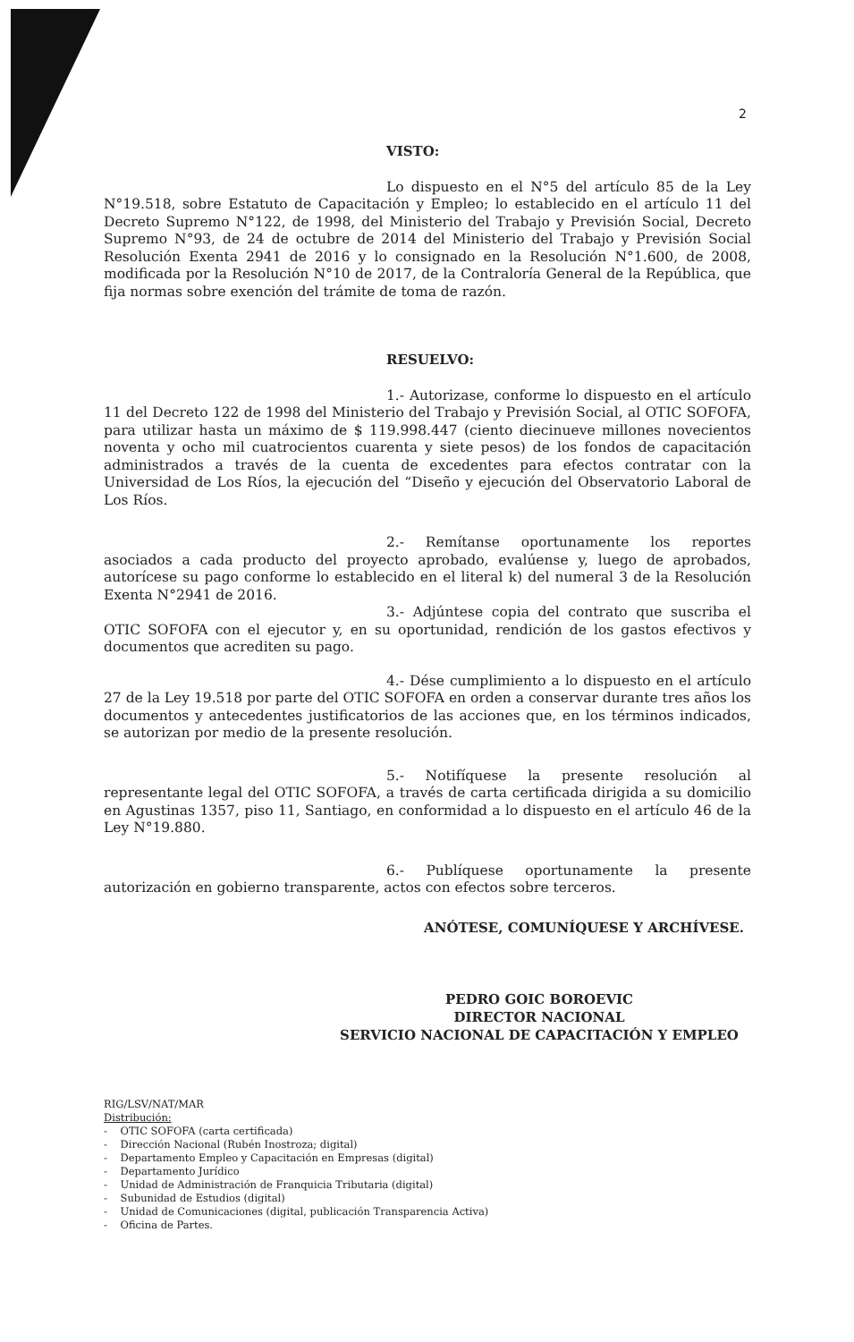2
VISTO:
Lo dispuesto en el N°5 del artículo 85 de la Ley N°19.518, sobre Estatuto de Capacitación y Empleo; lo establecido en el artículo 11 del Decreto Supremo N°122, de 1998, del Ministerio del Trabajo y Previsión Social, Decreto Supremo N°93, de 24 de octubre de 2014 del Ministerio del Trabajo y Previsión Social Resolución Exenta 2941 de 2016 y lo consignado en la Resolución N°1.600, de 2008, modificada por la Resolución N°10 de 2017, de la Contraloría General de la República, que fija normas sobre exención del trámite de toma de razón.
RESUELVO:
1.- Autorizase, conforme lo dispuesto en el artículo 11 del Decreto 122 de 1998 del Ministerio del Trabajo y Previsión Social, al OTIC SOFOFA, para utilizar hasta un máximo de $ 119.998.447 (ciento diecinueve millones novecientos noventa y ocho mil cuatrocientos cuarenta y siete pesos) de los fondos de capacitación administrados a través de la cuenta de excedentes para efectos contratar con la Universidad de Los Ríos, la ejecución del “Diseño y ejecución del Observatorio Laboral de Los Ríos.
2.- Remítanse oportunamente los reportes asociados a cada producto del proyecto aprobado, evalúense y, luego de aprobados, autorícese su pago conforme lo establecido en el literal k) del numeral 3 de la Resolución Exenta N°2941 de 2016.
3.- Adjúntese copia del contrato que suscriba el OTIC SOFOFA con el ejecutor y, en su oportunidad, rendición de los gastos efectivos y documentos que acrediten su pago.
4.- Dése cumplimiento a lo dispuesto en el artículo 27 de la Ley 19.518 por parte del OTIC SOFOFA en orden a conservar durante tres años los documentos y antecedentes justificatorios de las acciones que, en los términos indicados, se autorizan por medio de la presente resolución.
5.- Notifíquese la presente resolución al representante legal del OTIC SOFOFA, a través de carta certificada dirigida a su domicilio en Agustinas 1357, piso 11, Santiago, en conformidad a lo dispuesto en el artículo 46 de la Ley N°19.880.
6.- Publíquese oportunamente la presente autorización en gobierno transparente, actos con efectos sobre terceros.
ANÓTESE, COMUNÍQUESE Y ARCHÍVESE.
PEDRO GOIC BOROEVIC
DIRECTOR NACIONAL
SERVICIO NACIONAL DE CAPACITACIÓN Y EMPLEO
RIG/LSV/NAT/MAR
Distribución:
- OTIC SOFOFA (carta certificada)
- Dirección Nacional (Rubén Inostroza; digital)
- Departamento Empleo y Capacitación en Empresas (digital)
- Departamento Jurídico
- Unidad de Administración de Franquicia Tributaria (digital)
- Subunidad de Estudios (digital)
- Unidad de Comunicaciones (digital, publicación Transparencia Activa)
- Oficina de Partes.